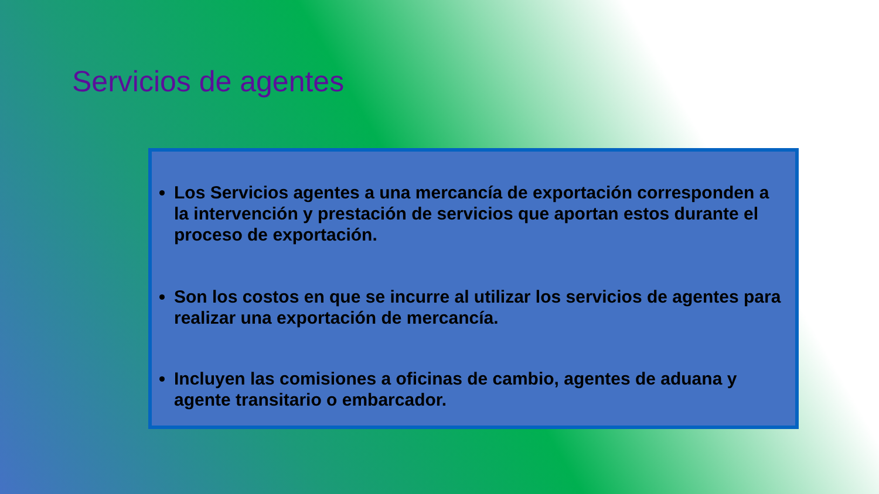Servicios de agentes
Los Servicios agentes a una mercancía de exportación corresponden a la intervención y prestación de servicios que aportan estos durante el proceso de exportación.
Son los costos en que se incurre al utilizar los servicios de agentes para realizar una exportación de mercancía.
Incluyen las comisiones a oficinas de cambio, agentes de aduana y agente transitario o embarcador.